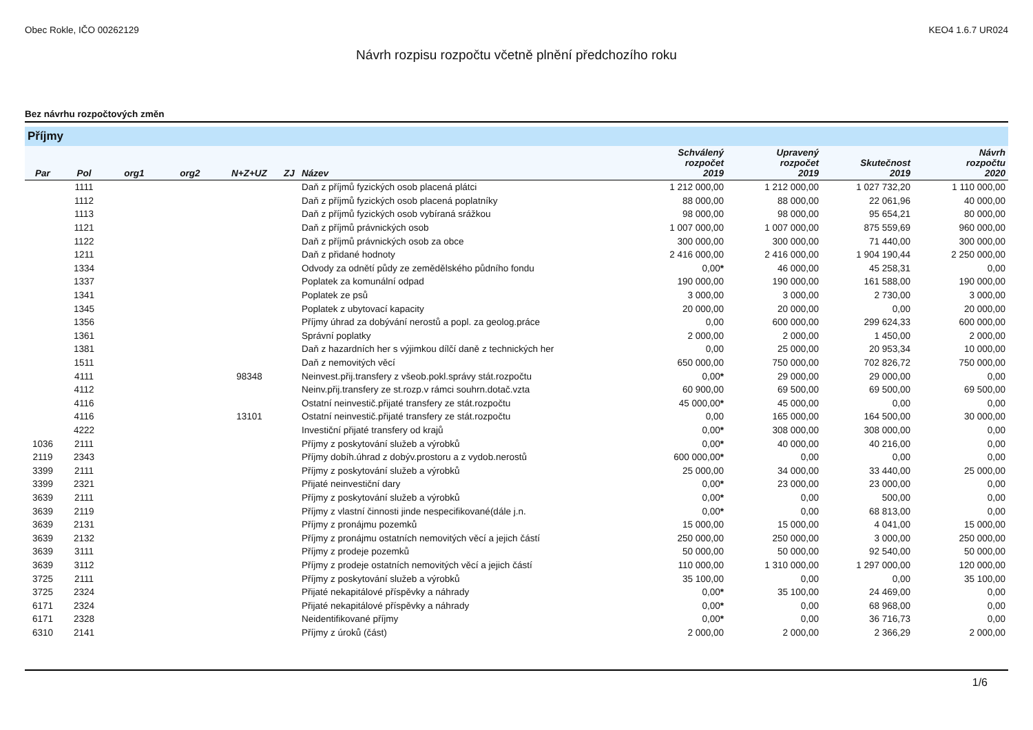Obec Rokle, IČO 00262129 KEO4 1.6.7 UR024
Návrh rozpisu rozpočtu včetně plnění předchozího roku
Bez návrhu rozpočtových změn
Příjmy
| Par | Pol | org1 | org2 | N+Z+UZ | ZJ | Název | Schválený rozpočet 2019 | Upravený rozpočet 2019 | Skutečnost 2019 | Návrh rozpočtu 2020 |
| --- | --- | --- | --- | --- | --- | --- | --- | --- | --- | --- |
| | 1111 | | | | | Daň z příjmů fyzických osob placená plátci | 1 212 000,00 | 1 212 000,00 | 1 027 732,20 | 1 110 000,00 |
| | 1112 | | | | | Daň z příjmů fyzických osob placená poplatníky | 88 000,00 | 88 000,00 | 22 061,96 | 40 000,00 |
| | 1113 | | | | | Daň z příjmů fyzických osob vybíraná srážkou | 98 000,00 | 98 000,00 | 95 654,21 | 80 000,00 |
| | 1121 | | | | | Daň z příjmů právnických osob | 1 007 000,00 | 1 007 000,00 | 875 559,69 | 960 000,00 |
| | 1122 | | | | | Daň z příjmů právnických osob za obce | 300 000,00 | 300 000,00 | 71 440,00 | 300 000,00 |
| | 1211 | | | | | Daň z přidané hodnoty | 2 416 000,00 | 2 416 000,00 | 1 904 190,44 | 2 250 000,00 |
| | 1334 | | | | | Odvody za odnětí půdy ze zemědělského půdního fondu | 0,00 * | 46 000,00 | 45 258,31 | 0,00 |
| | 1337 | | | | | Poplatek za komunální odpad | 190 000,00 | 190 000,00 | 161 588,00 | 190 000,00 |
| | 1341 | | | | | Poplatek ze psů | 3 000,00 | 3 000,00 | 2 730,00 | 3 000,00 |
| | 1345 | | | | | Poplatek z ubytovací kapacity | 20 000,00 | 20 000,00 | 0,00 | 20 000,00 |
| | 1356 | | | | | Příjmy úhrad za dobývání nerostů a popl. za geolog.práce | 0,00 | 600 000,00 | 299 624,33 | 600 000,00 |
| | 1361 | | | | | Správní poplatky | 2 000,00 | 2 000,00 | 1 450,00 | 2 000,00 |
| | 1381 | | | | | Daň z hazardních her s výjimkou dílčí daně z technických her | 0,00 | 25 000,00 | 20 953,34 | 10 000,00 |
| | 1511 | | | | | Daň z nemovitých věcí | 650 000,00 | 750 000,00 | 702 826,72 | 750 000,00 |
| | 4111 | | | 98348 | | Neinvest.přij.transfery z všeob.pokl.správy stát.rozpočtu | 0,00 * | 29 000,00 | 29 000,00 | 0,00 |
| | 4112 | | | | | Neinv.přij.transfery ze st.rozp.v rámci souhrn.dotač.vzta | 60 900,00 | 69 500,00 | 69 500,00 | 69 500,00 |
| | 4116 | | | | | Ostatní neinvestič.přijaté transfery ze stát.rozpočtu | 45 000,00 * | 45 000,00 | 0,00 | 0,00 |
| | 4116 | | | 13101 | | Ostatní neinvestič.přijaté transfery ze stát.rozpočtu | 0,00 | 165 000,00 | 164 500,00 | 30 000,00 |
| | 4222 | | | | | Investiční přijaté transfery od krajů | 0,00 * | 308 000,00 | 308 000,00 | 0,00 |
| 1036 | 2111 | | | | | Příjmy z poskytování služeb a výrobků | 0,00 * | 40 000,00 | 40 216,00 | 0,00 |
| 2119 | 2343 | | | | | Příjmy dobíh.úhrad z dobýv.prostoru a z vydob.nerostů | 600 000,00 * | 0,00 | 0,00 | 0,00 |
| 3399 | 2111 | | | | | Příjmy z poskytování služeb a výrobků | 25 000,00 | 34 000,00 | 33 440,00 | 25 000,00 |
| 3399 | 2321 | | | | | Přijaté neinvestiční dary | 0,00 * | 23 000,00 | 23 000,00 | 0,00 |
| 3639 | 2111 | | | | | Příjmy z poskytování služeb a výrobků | 0,00 * | 0,00 | 500,00 | 0,00 |
| 3639 | 2119 | | | | | Příjmy z vlastní činnosti jinde nespecifikované(dále j.n. | 0,00 * | 0,00 | 68 813,00 | 0,00 |
| 3639 | 2131 | | | | | Příjmy z pronájmu pozemků | 15 000,00 | 15 000,00 | 4 041,00 | 15 000,00 |
| 3639 | 2132 | | | | | Příjmy z pronájmu ostatních nemovitých věcí a jejich částí | 250 000,00 | 250 000,00 | 3 000,00 | 250 000,00 |
| 3639 | 3111 | | | | | Příjmy z prodeje pozemků | 50 000,00 | 50 000,00 | 92 540,00 | 50 000,00 |
| 3639 | 3112 | | | | | Příjmy z prodeje ostatních nemovitých věcí a jejich částí | 110 000,00 | 1 310 000,00 | 1 297 000,00 | 120 000,00 |
| 3725 | 2111 | | | | | Příjmy z poskytování služeb a výrobků | 35 100,00 | 0,00 | 0,00 | 35 100,00 |
| 3725 | 2324 | | | | | Přijaté nekapitálové příspěvky a náhrady | 0,00 * | 35 100,00 | 24 469,00 | 0,00 |
| 6171 | 2324 | | | | | Přijaté nekapitálové příspěvky a náhrady | 0,00 * | 0,00 | 68 968,00 | 0,00 |
| 6171 | 2328 | | | | | Neidentifikované příjmy | 0,00 * | 0,00 | 36 716,73 | 0,00 |
| 6310 | 2141 | | | | | Příjmy z úroků (část) | 2 000,00 | 2 000,00 | 2 366,29 | 2 000,00 |
1/6